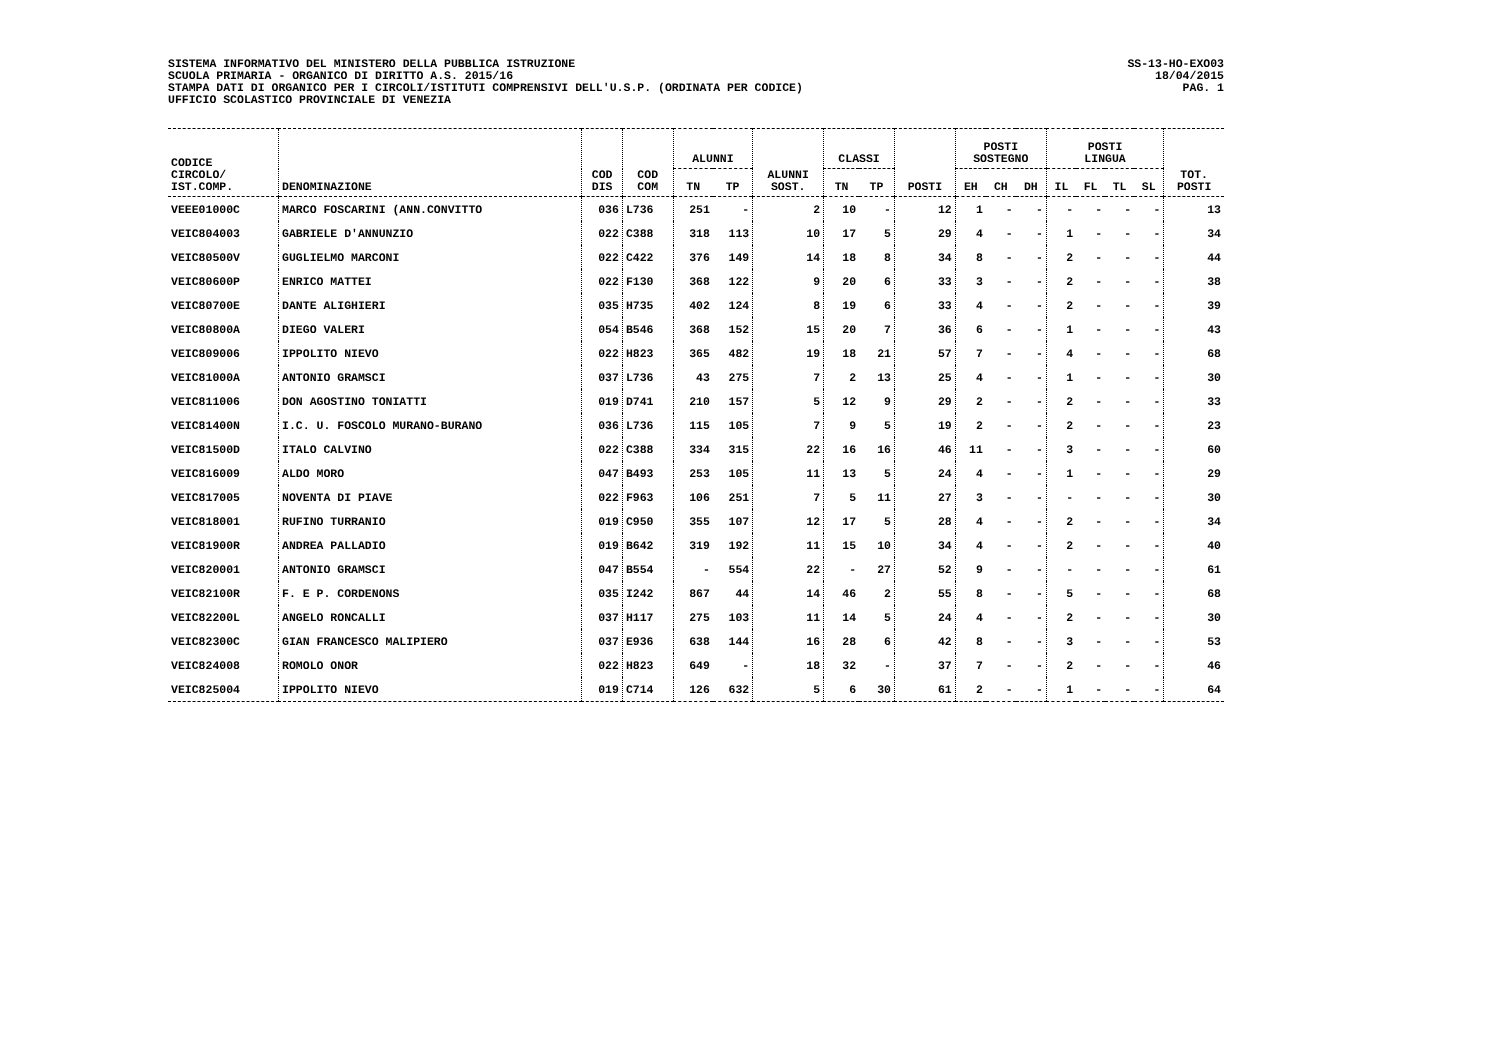SISTEMA INFORMATIVO DEL MINISTERO DELLA PUBBLICA ISTRUZIONE
SCUOLA PRIMARIA - ORGANICO DI DIRITTO A.S. 2015/16
STAMPA DATI DI ORGANICO PER I CIRCOLI/ISTITUTI COMPRENSIVI DELL'U.S.P. (ORDINATA PER CODICE)
UFFICIO SCOLASTICO PROVINCIALE DI VENEZIA
SS-13-HO-EXO03
18/04/2015
PAG. 1
| CODICE CIRCOLO/ IST.COMP. | DENOMINAZIONE | COD DIS | COD COM | ALUNNI | | ALUNNI SOST. | CLASSI | | POSTI | POSTI SOSTEGNO | | | POSTI LINGUA | | | | TOT. POSTI |
| --- | --- | --- | --- | --- | --- | --- | --- | --- | --- | --- | --- | --- | --- | --- | --- | --- | --- |
| | | | | TN | TP | | TN | TP | | EH | CH | DH | IL | FL | TL | SL | |
| VEEE01000C | MARCO FOSCARINI (ANN.CONVITTO | 036 | L736 | 251 | - | 2 | 10 | - | 12 | 1 | - | - | - | - | - | - | 13 |
| VEIC804003 | GABRIELE D'ANNUNZIO | 022 | C388 | 318 | 113 | 10 | 17 | 5 | 29 | 4 | - | - | 1 | - | - | - | 34 |
| VEIC80500V | GUGLIELMO MARCONI | 022 | C422 | 376 | 149 | 14 | 18 | 8 | 34 | 8 | - | - | 2 | - | - | - | 44 |
| VEIC80600P | ENRICO MATTEI | 022 | F130 | 368 | 122 | 9 | 20 | 6 | 33 | 3 | - | - | 2 | - | - | - | 38 |
| VEIC80700E | DANTE ALIGHIERI | 035 | H735 | 402 | 124 | 8 | 19 | 6 | 33 | 4 | - | - | 2 | - | - | - | 39 |
| VEIC80800A | DIEGO VALERI | 054 | B546 | 368 | 152 | 15 | 20 | 7 | 36 | 6 | - | - | 1 | - | - | - | 43 |
| VEIC809006 | IPPOLITO NIEVO | 022 | H823 | 365 | 482 | 19 | 18 | 21 | 57 | 7 | - | - | 4 | - | - | - | 68 |
| VEIC81000A | ANTONIO GRAMSCI | 037 | L736 | 43 | 275 | 7 | 2 | 13 | 25 | 4 | - | - | 1 | - | - | - | 30 |
| VEIC811006 | DON AGOSTINO TONIATTI | 019 | D741 | 210 | 157 | 5 | 12 | 9 | 29 | 2 | - | - | 2 | - | - | - | 33 |
| VEIC81400N | I.C. U. FOSCOLO MURANO-BURANO | 036 | L736 | 115 | 105 | 7 | 9 | 5 | 19 | 2 | - | - | 2 | - | - | - | 23 |
| VEIC81500D | ITALO CALVINO | 022 | C388 | 334 | 315 | 22 | 16 | 16 | 46 | 11 | - | - | 3 | - | - | - | 60 |
| VEIC816009 | ALDO MORO | 047 | B493 | 253 | 105 | 11 | 13 | 5 | 24 | 4 | - | - | 1 | - | - | - | 29 |
| VEIC817005 | NOVENTA DI PIAVE | 022 | F963 | 106 | 251 | 7 | 5 | 11 | 27 | 3 | - | - | - | - | - | - | 30 |
| VEIC818001 | RUFINO TURRANIO | 019 | C950 | 355 | 107 | 12 | 17 | 5 | 28 | 4 | - | - | 2 | - | - | - | 34 |
| VEIC81900R | ANDREA PALLADIO | 019 | B642 | 319 | 192 | 11 | 15 | 10 | 34 | 4 | - | - | 2 | - | - | - | 40 |
| VEIC820001 | ANTONIO GRAMSCI | 047 | B554 | - | 554 | 22 | - | 27 | 52 | 9 | - | - | - | - | - | - | 61 |
| VEIC82100R | F. E P. CORDENONS | 035 | I242 | 867 | 44 | 14 | 46 | 2 | 55 | 8 | - | - | 5 | - | - | - | 68 |
| VEIC82200L | ANGELO RONCALLI | 037 | H117 | 275 | 103 | 11 | 14 | 5 | 24 | 4 | - | - | 2 | - | - | - | 30 |
| VEIC82300C | GIAN FRANCESCO MALIPIERO | 037 | E936 | 638 | 144 | 16 | 28 | 6 | 42 | 8 | - | - | 3 | - | - | - | 53 |
| VEIC824008 | ROMOLO ONOR | 022 | H823 | 649 | - | 18 | 32 | - | 37 | 7 | - | - | 2 | - | - | - | 46 |
| VEIC825004 | IPPOLITO NIEVO | 019 | C714 | 126 | 632 | 5 | 6 | 30 | 61 | 2 | - | - | 1 | - | - | - | 64 |